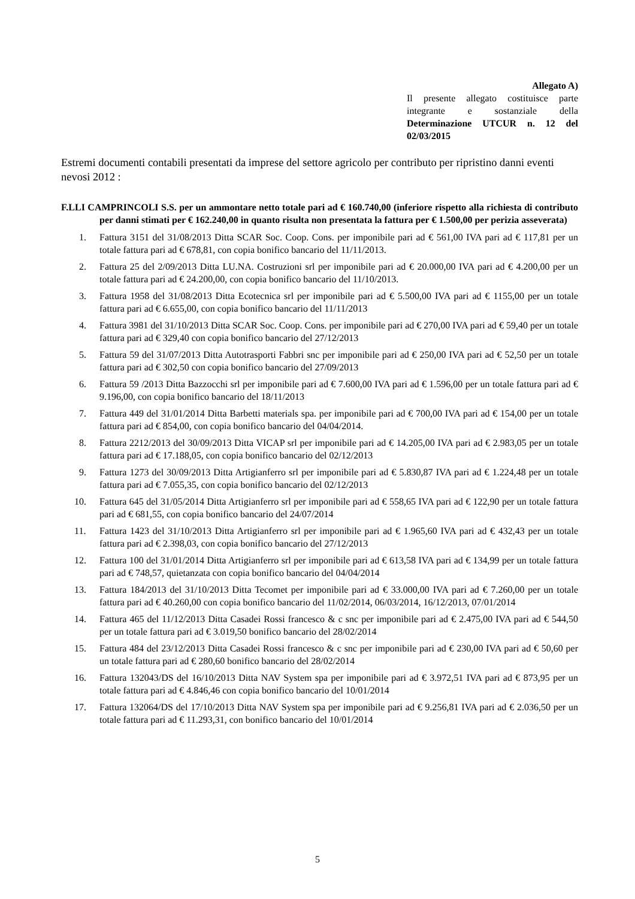Allegato A)
Il presente allegato costituisce parte integrante e sostanziale della Determinazione UTCUR n. 12 del 02/03/2015
Estremi documenti contabili presentati da imprese del settore agricolo per contributo per ripristino danni eventi nevosi 2012 :
F.LLI CAMPRINCOLI S.S. per un ammontare netto totale pari ad € 160.740,00 (inferiore rispetto alla richiesta di contributo per danni stimati per € 162.240,00 in quanto risulta non presentata la fattura per € 1.500,00 per perizia asseverata)
1. Fattura 3151 del 31/08/2013 Ditta SCAR Soc. Coop. Cons. per imponibile pari ad € 561,00 IVA pari ad € 117,81 per un totale fattura pari ad € 678,81, con copia bonifico bancario del 11/11/2013.
2. Fattura 25 del 2/09/2013 Ditta LU.NA. Costruzioni srl per imponibile pari ad € 20.000,00 IVA pari ad € 4.200,00 per un totale fattura pari ad € 24.200,00, con copia bonifico bancario del 11/10/2013.
3. Fattura 1958 del 31/08/2013 Ditta Ecotecnica srl per imponibile pari ad € 5.500,00 IVA pari ad € 1155,00 per un totale fattura pari ad € 6.655,00, con copia bonifico bancario del 11/11/2013
4. Fattura 3981 del 31/10/2013 Ditta SCAR Soc. Coop. Cons. per imponibile pari ad € 270,00 IVA pari ad € 59,40 per un totale fattura pari ad € 329,40 con copia bonifico bancario del 27/12/2013
5. Fattura 59 del 31/07/2013 Ditta Autotrasporti Fabbri snc per imponibile pari ad € 250,00 IVA pari ad € 52,50 per un totale fattura pari ad € 302,50 con copia bonifico bancario del 27/09/2013
6. Fattura 59 /2013 Ditta Bazzocchi srl per imponibile pari ad € 7.600,00 IVA pari ad € 1.596,00 per un totale fattura pari ad € 9.196,00, con copia bonifico bancario del 18/11/2013
7. Fattura 449 del 31/01/2014 Ditta Barbetti materials spa. per imponibile pari ad € 700,00 IVA pari ad € 154,00 per un totale fattura pari ad € 854,00, con copia bonifico bancario del 04/04/2014.
8. Fattura 2212/2013 del 30/09/2013 Ditta VICAP srl per imponibile pari ad € 14.205,00 IVA pari ad € 2.983,05 per un totale fattura pari ad € 17.188,05, con copia bonifico bancario del 02/12/2013
9. Fattura 1273 del 30/09/2013 Ditta Artigianferro srl per imponibile pari ad € 5.830,87 IVA pari ad € 1.224,48 per un totale fattura pari ad € 7.055,35, con copia bonifico bancario del 02/12/2013
10. Fattura 645 del 31/05/2014 Ditta Artigianferro srl per imponibile pari ad € 558,65 IVA pari ad € 122,90 per un totale fattura pari ad € 681,55, con copia bonifico bancario del 24/07/2014
11. Fattura 1423 del 31/10/2013 Ditta Artigianferro srl per imponibile pari ad € 1.965,60 IVA pari ad € 432,43 per un totale fattura pari ad € 2.398,03, con copia bonifico bancario del 27/12/2013
12. Fattura 100 del 31/01/2014 Ditta Artigianferro srl per imponibile pari ad € 613,58 IVA pari ad € 134,99 per un totale fattura pari ad € 748,57, quietanzata con copia bonifico bancario del 04/04/2014
13. Fattura 184/2013 del 31/10/2013 Ditta Tecomet per imponibile pari ad € 33.000,00 IVA pari ad € 7.260,00 per un totale fattura pari ad € 40.260,00 con copia bonifico bancario del 11/02/2014, 06/03/2014, 16/12/2013, 07/01/2014
14. Fattura 465 del 11/12/2013 Ditta Casadei Rossi francesco & c snc per imponibile pari ad € 2.475,00 IVA pari ad € 544,50 per un totale fattura pari ad € 3.019,50 bonifico bancario del 28/02/2014
15. Fattura 484 del 23/12/2013 Ditta Casadei Rossi francesco & c snc per imponibile pari ad € 230,00 IVA pari ad € 50,60 per un totale fattura pari ad € 280,60 bonifico bancario del 28/02/2014
16. Fattura 132043/DS del 16/10/2013 Ditta NAV System spa per imponibile pari ad € 3.972,51 IVA pari ad € 873,95 per un totale fattura pari ad € 4.846,46 con copia bonifico bancario del 10/01/2014
17. Fattura 132064/DS del 17/10/2013 Ditta NAV System spa per imponibile pari ad € 9.256,81 IVA pari ad € 2.036,50 per un totale fattura pari ad € 11.293,31, con bonifico bancario del 10/01/2014
5